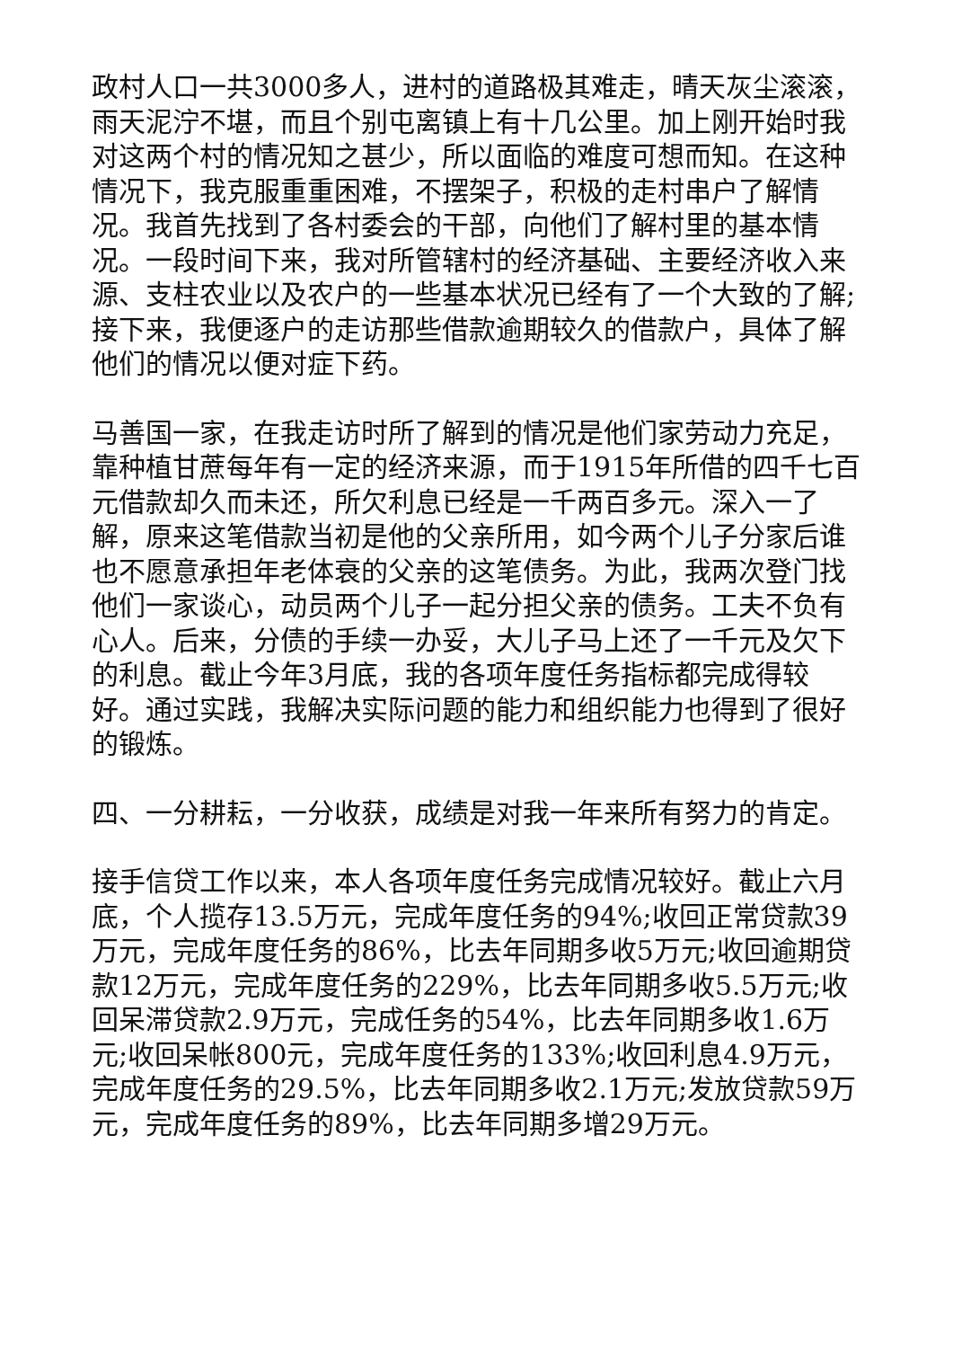政村人口一共3000多人，进村的道路极其难走，晴天灰尘滚滚，雨天泥泞不堪，而且个别屯离镇上有十几公里。加上刚开始时我对这两个村的情况知之甚少，所以面临的难度可想而知。在这种情况下，我克服重重困难，不摆架子，积极的走村串户了解情况。我首先找到了各村委会的干部，向他们了解村里的基本情况。一段时间下来，我对所管辖村的经济基础、主要经济收入来源、支柱农业以及农户的一些基本状况已经有了一个大致的了解;接下来，我便逐户的走访那些借款逾期较久的借款户，具体了解他们的情况以便对症下药。
马善国一家，在我走访时所了解到的情况是他们家劳动力充足，靠种植甘蔗每年有一定的经济来源，而于1915年所借的四千七百元借款却久而未还，所欠利息已经是一千两百多元。深入一了解，原来这笔借款当初是他的父亲所用，如今两个儿子分家后谁也不愿意承担年老体衰的父亲的这笔债务。为此，我两次登门找他们一家谈心，动员两个儿子一起分担父亲的债务。工夫不负有心人。后来，分债的手续一办妥，大儿子马上还了一千元及欠下的利息。截止今年3月底，我的各项年度任务指标都完成得较好。通过实践，我解决实际问题的能力和组织能力也得到了很好的锻炼。
四、一分耕耘，一分收获，成绩是对我一年来所有努力的肯定。
接手信贷工作以来，本人各项年度任务完成情况较好。截止六月底，个人揽存13.5万元，完成年度任务的94%;收回正常贷款39万元，完成年度任务的86%，比去年同期多收5万元;收回逾期贷款12万元，完成年度任务的229%，比去年同期多收5.5万元;收回呆滞贷款2.9万元，完成任务的54%，比去年同期多收1.6万元;收回呆帐800元，完成年度任务的133%;收回利息4.9万元，完成年度任务的29.5%，比去年同期多收2.1万元;发放贷款59万元，完成年度任务的89%，比去年同期多增29万元。